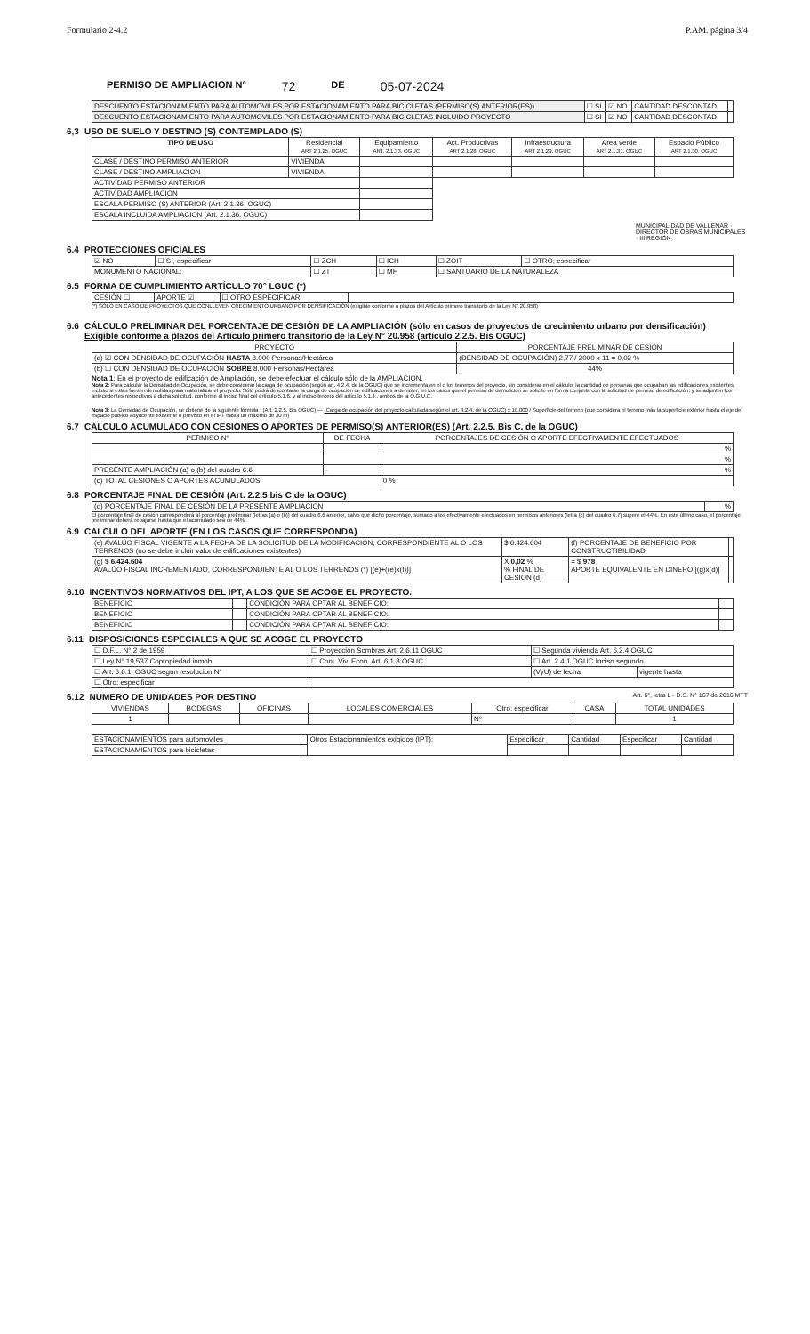Formulario 2-4.2 P.AM. página 3/4
PERMISO DE AMPLIACION N° 72 DE 05-07-2024
| DESCUENTO ESTACIONAMIENTO PARA AUTOMOVILES POR ESTACIONAMIENTO PARA BICICLETAS (PERMISO(S) ANTERIOR(ES)) | ☐ SI | ☑ NO | CANTIDAD DESCONTAD | |
| DESCUENTO ESTACIONAMIENTO PARA AUTOMOVILES POR ESTACIONAMIENTO PARA BICICLETAS INCLUIDO PROYECTO | ☐ SI | ☑ NO | CANTIDAD DESCONTAD | |
6,3 USO DE SUELO Y DESTINO (S) CONTEMPLADO (S)
| TIPO DE USO | Residencial ART 2.1.25. OGUC | Equipamiento ART. 2.1.33. OGUC | Act. Productivas ART 2.1.28. OGUC | Infraestructura ART 2.1.29. OGUC | Area verde ART 2.1.31. OGUC | Espacio Público ART 2.1.30. OGUC |
| --- | --- | --- | --- | --- | --- | --- |
| CLASE / DESTINO PERMISO ANTERIOR | VIVIENDA | | | | | |
| CLASE / DESTINO AMPLIACION | VIVIENDA | | | | | |
| ACTIVIDAD PERMISO ANTERIOR | | | | | | |
| ACTIVIDAD AMPLIACION | | | | | | |
| ESCALA PERMISO (S) ANTERIOR (Art. 2.1.36. OGUC) | | | | | | |
| ESCALA INCLUIDA AMPLIACION (Art. 2.1.36. OGUC) | | | | | | |
MUNICIPALIDAD DE VALLENAR · DIRECTOR DE OBRAS MUNICIPALES · III REGIÓN
6.4 PROTECCIONES OFICIALES
| ☑ NO | ☐ Sí, especificar | ☐ ZCH | ☐ ICH | ☐ ZOIT | ☐ OTRO; especificar |
| MONUMENTO NACIONAL: | | ☐ ZT | ☐ MH | ☐ SANTUARIO DE LA NATURALEZA | |
6.5 FORMA DE CUMPLIMIENTO ARTÍCULO 70° LGUC (*)
| CESIÓN ☐ | APORTE ☑ | ☐ OTRO ESPECIFICAR | |
(*) SÓLO EN CASO DE PROYECTOS QUE CONLLEVEN CRECIMIENTO URBANO POR DENSIFICACIÓN (exigible conforme a plazos del Artículo primero transitorio de la Ley N° 20.958)
6.6 CÁLCULO PRELIMINAR DEL PORCENTAJE DE CESIÓN DE LA AMPLIACIÓN (sólo en casos de proyectos de crecimiento urbano por densificación)
Exigible conforme a plazos del Artículo primero transitorio de la Ley N° 20.958 (artículo 2.2.5. Bis OGUC)
| PROYECTO | PORCENTAJE PRELIMINAR DE CESIÓN |
| --- | --- |
| (a) ☑ CON DENSIDAD DE OCUPACIÓN HASTA 8.000 Personas/Hectárea | (DENSIDAD DE OCUPACIÓN) 2,77 / 2000 x 11 = 0,02 % |
| (b) ☐ CON DENSIDAD DE OCUPACIÓN SOBRE 8.000 Personas/Hectárea | 44% |
Nota 1: En el proyecto de edificación de Ampliación, se debe efectuar el cálculo sólo de la AMPLIACION.
Nota 2: Para calcular la Densidad de Ocupación, se debe considerar la carga de ocupación (según art. 4.2.4. de la OGUC) que se incrementa en el o los terrenos del proyecto, sin considerar en el cálculo, la cantidad de personas que ocupaban las edificaciones existentes, incluso si estas fuesen demolidas para materializar el proyecto. Sólo podrá descontarse la carga de ocupación de edificaciones a demoler, en los casos que el permiso de demolición se solicite en forma conjunta con la solicitud de permiso de edificación, y se adjunten los antecedentes respectivos a dicha solicitud, conforme al inciso final del artículo 5.1.6. y al inciso tercero del artículo 5.1.4., ambos de la O.G.U.C.
Nota 3: La Densidad de Ocupación, se obtiene de la siguiente fórmula : (Art. 2.2.5. Bis OGUC) — (Carga de ocupación del proyecto calculada según el art. 4.2.4. de la OGUC) x 10.000 / Superficie del terreno (que considera el terreno más la superficie exterior hasta el eje del espacio público adyacente existente o previsto en el IPT hasta un máximo de 30 m)
6.7 CÁLCULO ACUMULADO CON CESIONES O APORTES DE PERMISO(S) ANTERIOR(ES) (Art. 2.2.5. Bis C. de la OGUC)
| PERMISO N° | DE FECHA | PORCENTAJES DE CESIÓN O APORTE EFECTIVAMENTE EFECTUADOS |
| --- | --- | --- |
| | | % |
| | | % |
| PRESENTE AMPLIACIÓN (a) o (b) del cuadro 6.6 | - | % |
| (c) TOTAL CESIONES O APORTES ACUMULADOS | | 0 % |
6.8 PORCENTAJE FINAL DE CESIÓN (Art. 2.2.5 bis C de la OGUC)
| (d) PORCENTAJE FINAL DE CESIÓN DE LA PRESENTE AMPLIACION | % |
El porcentaje final de cesión corresponderá al porcentaje preliminar (letras (a) o (b)) del cuadro 6.6 anterior, salvo que dicho porcentaje, sumado a los efectivamente efectuados en permisos anteriores (letra (c) del cuadro 6.7) supere el 44%. En este último caso, el porcentaje preliminar deberá rebajarse hasta que el acumulado sea de 44%.
6.9 CALCULO DEL APORTE (EN LOS CASOS QUE CORRESPONDA)
| (e) AVALÚO FISCAL VIGENTE A LA FECHA DE LA SOLICITUD DE LA MODIFICACIÓN, CORRESPONDIENTE AL O LOS TERRENOS (no se debe incluir valor de edificaciones existentes) | $ 6.424.604 | (f) PORCENTAJE DE BENEFICIO POR CONSTRUCTIBILIDAD | |
| (g) $ 6.424.604 AVALÚO FISCAL INCREMENTADO, CORRESPONDIENTE AL O LOS TERRENOS (*) [(e)+((e)x(f))] | X 0,02 % % FINAL DE CESION (d) | = $ 978 APORTE EQUIVALENTE EN DINERO [(g)x(d)] | |
6.10 INCENTIVOS NORMATIVOS DEL IPT, A LOS QUE SE ACOGE EL PROYECTO.
| BENEFICIO | | CONDICIÓN PARA OPTAR AL BENEFICIO: | |
| BENEFICIO | | CONDICIÓN PARA OPTAR AL BENEFICIO: | |
| BENEFICIO | | CONDICIÓN PARA OPTAR AL BENEFICIO: | |
6.11 DISPOSICIONES ESPECIALES A QUE SE ACOGE EL PROYECTO
| ☐ D.F.L. N° 2 de 1959 | ☐ Proyección Sombras Art. 2.6.11 OGUC | ☐ Segunda vivienda Art. 6.2.4 OGUC | |
| ☐ Ley N° 19,537 Copropiedad inmob. | ☐ Conj. Viv. Econ. Art. 6.1.8 OGUC | ☐ Art. 2.4.1 OGUC Inciso segundo | |
| ☐ Art. 6.6.1. OGUC según resolucion N° | | (VyU) de fecha | vigente hasta |
| ☐ Otro: especificar | | | |
6.12 NUMERO DE UNIDADES POR DESTINO Art. 6°, letra L - D.S. N° 167 de 2016 MTT
| VIVIENDAS | BODEGAS | OFICINAS | LOCALES COMERCIALES | Otro: especificar | CASA | TOTAL UNIDADES |
| --- | --- | --- | --- | --- | --- | --- |
| 1 | | | | N° | | 1 |
| ESTACIONAMIENTOS para automoviles | | Otros Estacionamientos exigidos (IPT): | Especificar | Cantidad | Especificar | Cantidad |
| ESTACIONAMIENTOS para bicicletas | | | | | | |